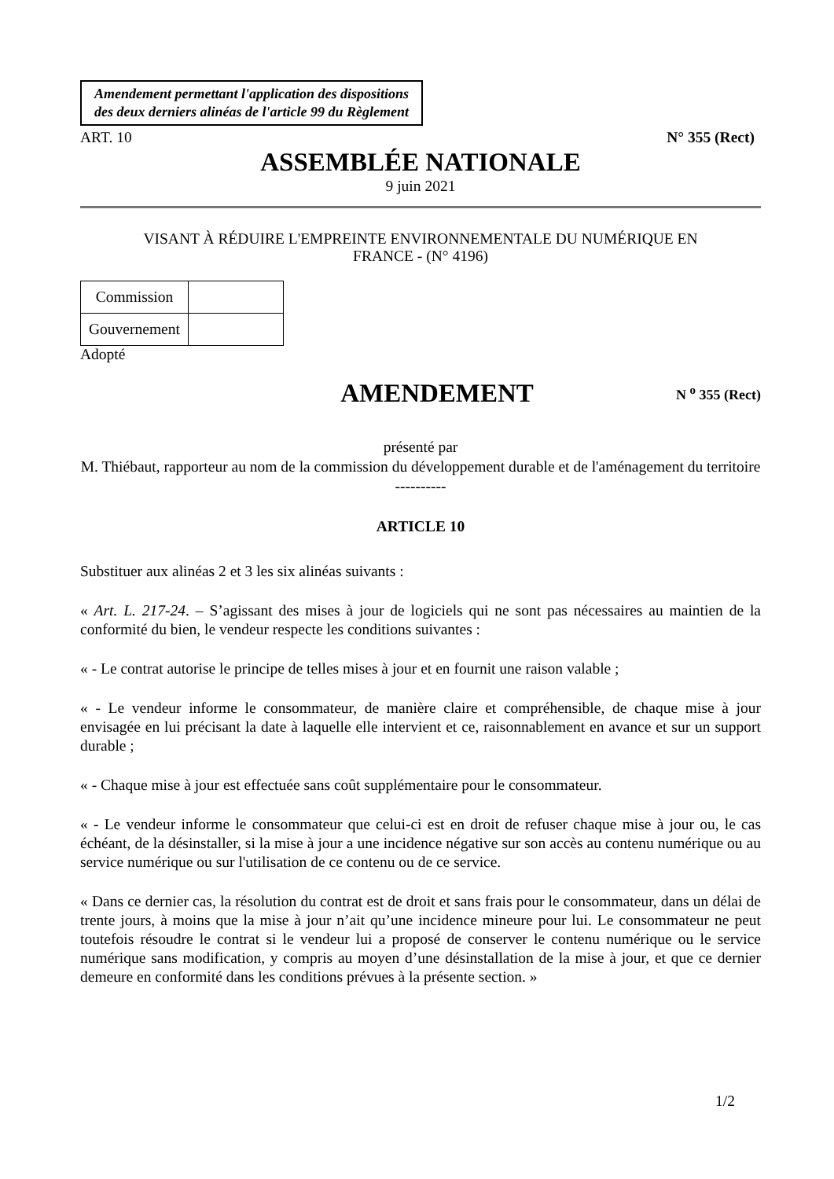Amendement permettant l'application des dispositions
des deux derniers alinéas de l'article 99 du Règlement
ART. 10 N° 355 (Rect)
ASSEMBLÉE NATIONALE
9 juin 2021
VISANT À RÉDUIRE L'EMPREINTE ENVIRONNEMENTALE DU NUMÉRIQUE EN
FRANCE - (N° 4196)
| Commission | |
| Gouvernement | |
Adopté
AMENDEMENT
N <sup>o</sup> 355 (Rect)
présenté par
M. Thiébaut, rapporteur au nom de la commission du développement durable et de l'aménagement du territoire
----------
ARTICLE 10
Substituer aux alinéas 2 et 3 les six alinéas suivants :
« Art. L. 217-24. – S’agissant des mises à jour de logiciels qui ne sont pas nécessaires au maintien de la conformité du bien, le vendeur respecte les conditions suivantes :
« - Le contrat autorise le principe de telles mises à jour et en fournit une raison valable ;
« - Le vendeur informe le consommateur, de manière claire et compréhensible, de chaque mise à jour envisagée en lui précisant la date à laquelle elle intervient et ce, raisonnablement en avance et sur un support durable ;
« - Chaque mise à jour est effectuée sans coût supplémentaire pour le consommateur.
« - Le vendeur informe le consommateur que celui-ci est en droit de refuser chaque mise à jour ou, le cas échéant, de la désinstaller, si la mise à jour a une incidence négative sur son accès au contenu numérique ou au service numérique ou sur l'utilisation de ce contenu ou de ce service.
« Dans ce dernier cas, la résolution du contrat est de droit et sans frais pour le consommateur, dans un délai de trente jours, à moins que la mise à jour n’ait qu’une incidence mineure pour lui. Le consommateur ne peut toutefois résoudre le contrat si le vendeur lui a proposé de conserver le contenu numérique ou le service numérique sans modification, y compris au moyen d’une désinstallation de la mise à jour, et que ce dernier demeure en conformité dans les conditions prévues à la présente section. »
1/2